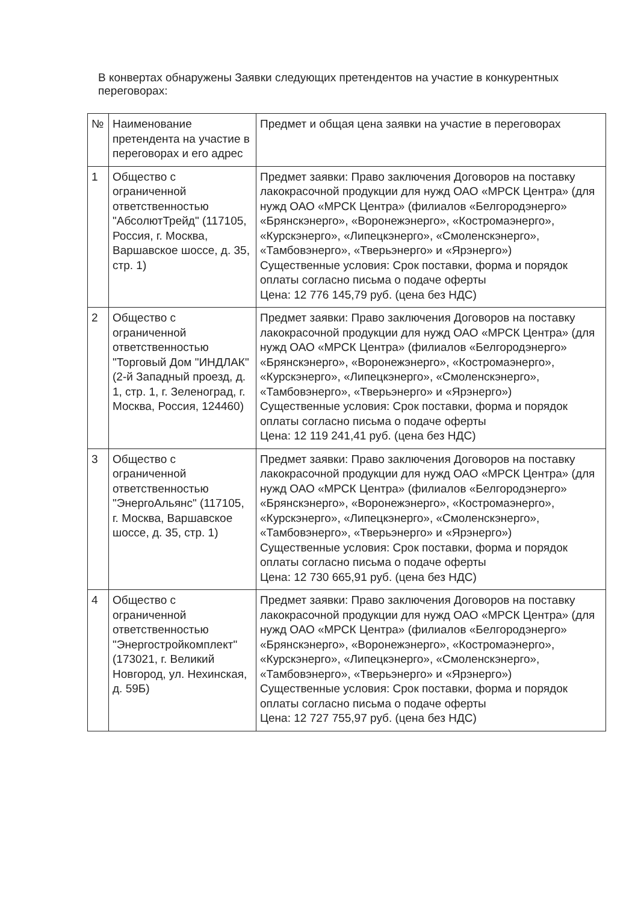В конвертах обнаружены Заявки следующих претендентов на участие в конкурентных переговорах:
| № | Наименование претендента на участие в переговорах и его адрес | Предмет и общая цена заявки на участие в переговорах |
| 1 | Общество с ограниченной ответственностью "АбсолютТрейд" (117105, Россия, г. Москва, Варшавское шоссе, д. 35, стр. 1) | Предмет заявки: Право заключения Договоров на поставку лакокрасочной продукции для нужд ОАО «МРСК Центра» (для нужд ОАО «МРСК Центра» (филиалов «Белгородэнерго» «Брянскэнерго», «Воронежэнерго», «Костромаэнерго», «Курскэнерго», «Липецкэнерго», «Смоленскэнерго», «Тамбовэнерго», «Тверьэнерго» и «Ярэнерго») Существенные условия: Срок поставки, форма и порядок оплаты согласно письма о подаче оферты Цена: 12 776 145,79 руб. (цена без НДС) |
| 2 | Общество с ограниченной ответственностью "Торговый Дом "ИНДЛАК" (2-й Западный проезд, д. 1, стр. 1, г. Зеленоград, г. Москва, Россия, 124460) | Предмет заявки: Право заключения Договоров на поставку лакокрасочной продукции для нужд ОАО «МРСК Центра» (для нужд ОАО «МРСК Центра» (филиалов «Белгородэнерго» «Брянскэнерго», «Воронежэнерго», «Костромаэнерго», «Курскэнерго», «Липецкэнерго», «Смоленскэнерго», «Тамбовэнерго», «Тверьэнерго» и «Ярэнерго») Существенные условия: Срок поставки, форма и порядок оплаты согласно письма о подаче оферты Цена: 12 119 241,41 руб. (цена без НДС) |
| 3 | Общество с ограниченной ответственностью "ЭнергоАльянс" (117105, г. Москва, Варшавское шоссе, д. 35, стр. 1) | Предмет заявки: Право заключения Договоров на поставку лакокрасочной продукции для нужд ОАО «МРСК Центра» (для нужд ОАО «МРСК Центра» (филиалов «Белгородэнерго» «Брянскэнерго», «Воронежэнерго», «Костромаэнерго», «Курскэнерго», «Липецкэнерго», «Смоленскэнерго», «Тамбовэнерго», «Тверьэнерго» и «Ярэнерго») Существенные условия: Срок поставки, форма и порядок оплаты согласно письма о подаче оферты Цена: 12 730 665,91 руб. (цена без НДС) |
| 4 | Общество с ограниченной ответственностью "Энергостройкомплект" (173021, г. Великий Новгород, ул. Нехинская, д. 59Б) | Предмет заявки: Право заключения Договоров на поставку лакокрасочной продукции для нужд ОАО «МРСК Центра» (для нужд ОАО «МРСК Центра» (филиалов «Белгородэнерго» «Брянскэнерго», «Воронежэнерго», «Костромаэнерго», «Курскэнерго», «Липецкэнерго», «Смоленскэнерго», «Тамбовэнерго», «Тверьэнерго» и «Ярэнерго») Существенные условия: Срок поставки, форма и порядок оплаты согласно письма о подаче оферты Цена: 12 727 755,97 руб. (цена без НДС) |